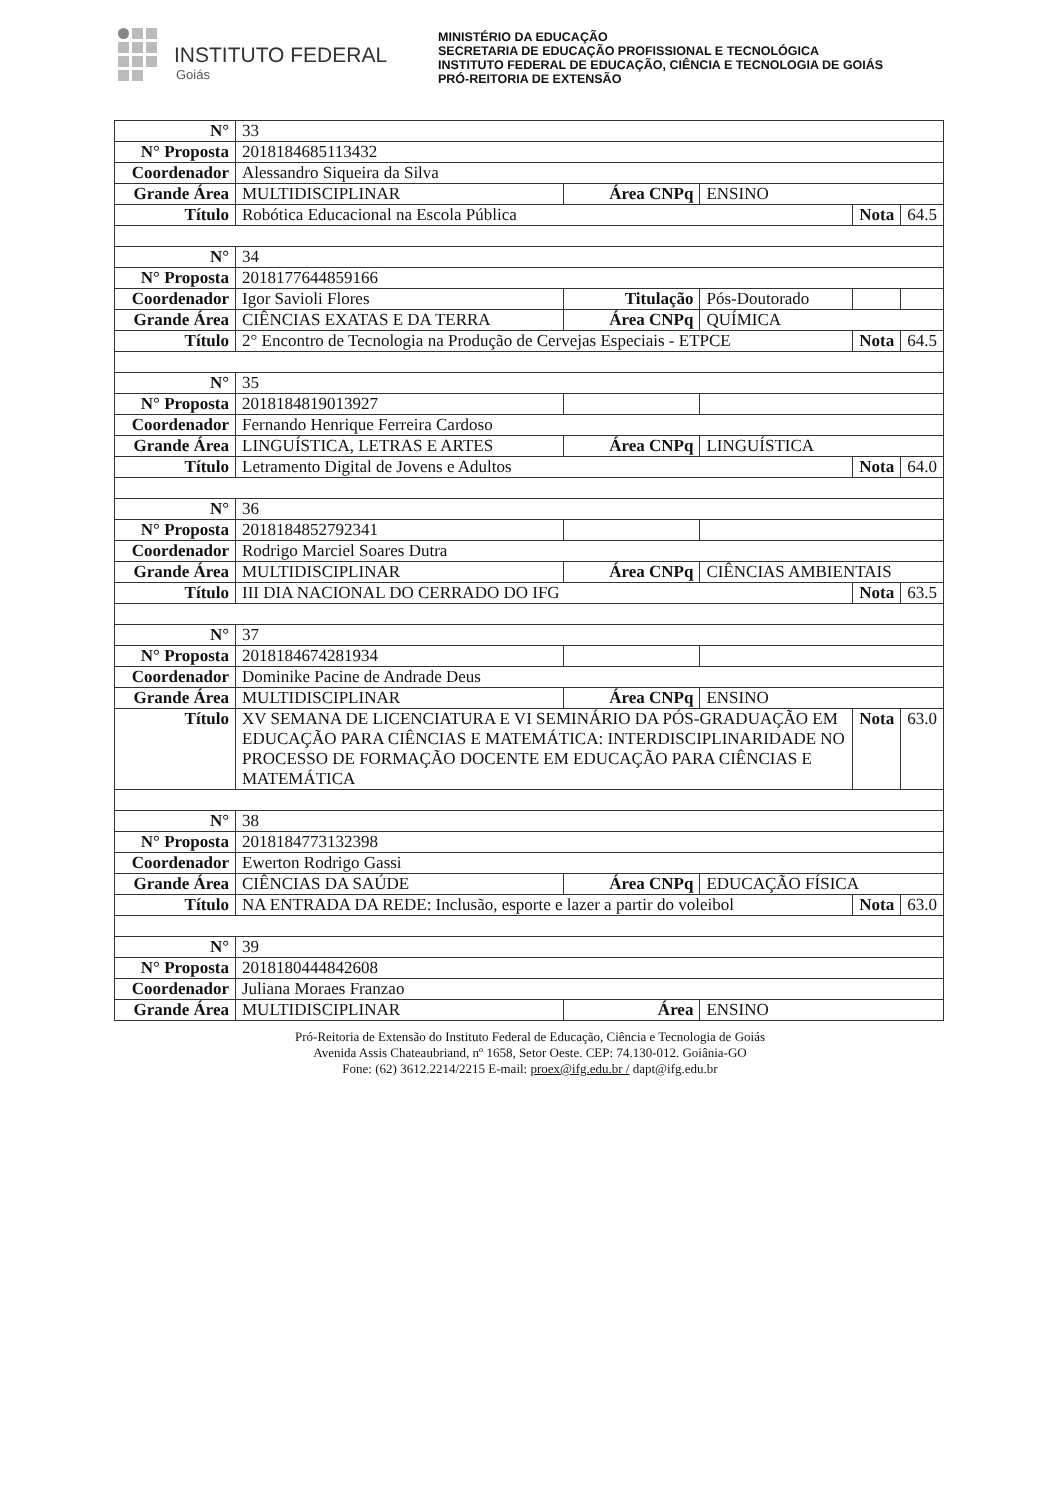INSTITUTO FEDERAL
Goiás
MINISTÉRIO DA EDUCAÇÃO
SECRETARIA DE EDUCAÇÃO PROFISSIONAL E TECNOLÓGICA
INSTITUTO FEDERAL DE EDUCAÇÃO, CIÊNCIA E TECNOLOGIA DE GOIÁS
PRÓ-REITORIA DE EXTENSÃO
| N° | 33 | | | | |
| N° Proposta | 2018184685113432 | | | | |
| Coordenador | Alessandro Siqueira da Silva | | | | |
| Grande Área | MULTIDISCIPLINAR | Área CNPq | ENSINO | | |
| Título | Robótica Educacional na Escola Pública | | | Nota | 64.5 |
| N° | 34 | | | | |
| N° Proposta | 2018177644859166 | | | | |
| Coordenador | Igor Savioli Flores | Titulação | Pós-Doutorado | | |
| Grande Área | CIÊNCIAS EXATAS E DA TERRA | Área CNPq | QUÍMICA | | |
| Título | 2° Encontro de Tecnologia na Produção de Cervejas Especiais - ETPCE | | | Nota | 64.5 |
| N° | 35 | | | | |
| N° Proposta | 2018184819013927 | | | | |
| Coordenador | Fernando Henrique Ferreira Cardoso | | | | |
| Grande Área | LINGUÍSTICA, LETRAS E ARTES | Área CNPq | LINGUÍSTICA | | |
| Título | Letramento Digital de Jovens e Adultos | | | Nota | 64.0 |
| N° | 36 | | | | |
| N° Proposta | 2018184852792341 | | | | |
| Coordenador | Rodrigo Marciel Soares Dutra | | | | |
| Grande Área | MULTIDISCIPLINAR | Área CNPq | CIÊNCIAS AMBIENTAIS | | |
| Título | III DIA NACIONAL DO CERRADO DO IFG | | | Nota | 63.5 |
| N° | 37 | | | | |
| N° Proposta | 2018184674281934 | | | | |
| Coordenador | Dominike Pacine de Andrade Deus | | | | |
| Grande Área | MULTIDISCIPLINAR | Área CNPq | ENSINO | | |
| Título | XV SEMANA DE LICENCIATURA E VI SEMINÁRIO DA PÓS-GRADUAÇÃO EM EDUCAÇÃO PARA CIÊNCIAS E MATEMÁTICA: INTERDISCIPLINARIDADE NO PROCESSO DE FORMAÇÃO DOCENTE EM EDUCAÇÃO PARA CIÊNCIAS E MATEMÁTICA | | | Nota | 63.0 |
| N° | 38 | | | | |
| N° Proposta | 2018184773132398 | | | | |
| Coordenador | Ewerton Rodrigo Gassi | | | | |
| Grande Área | CIÊNCIAS DA SAÚDE | Área CNPq | EDUCAÇÃO FÍSICA | | |
| Título | NA ENTRADA DA REDE: Inclusão, esporte e lazer a partir do voleibol | | | Nota | 63.0 |
| N° | 39 | | | | |
| N° Proposta | 2018180444842608 | | | | |
| Coordenador | Juliana Moraes Franzao | | | | |
| Grande Área | MULTIDISCIPLINAR | Área | ENSINO | | |
Pró-Reitoria de Extensão do Instituto Federal de Educação, Ciência e Tecnologia de Goiás
Avenida Assis Chateaubriand, nº 1658, Setor Oeste. CEP: 74.130-012. Goiânia-GO
Fone: (62) 3612.2214/2215 E-mail: proex@ifg.edu.br / dapt@ifg.edu.br